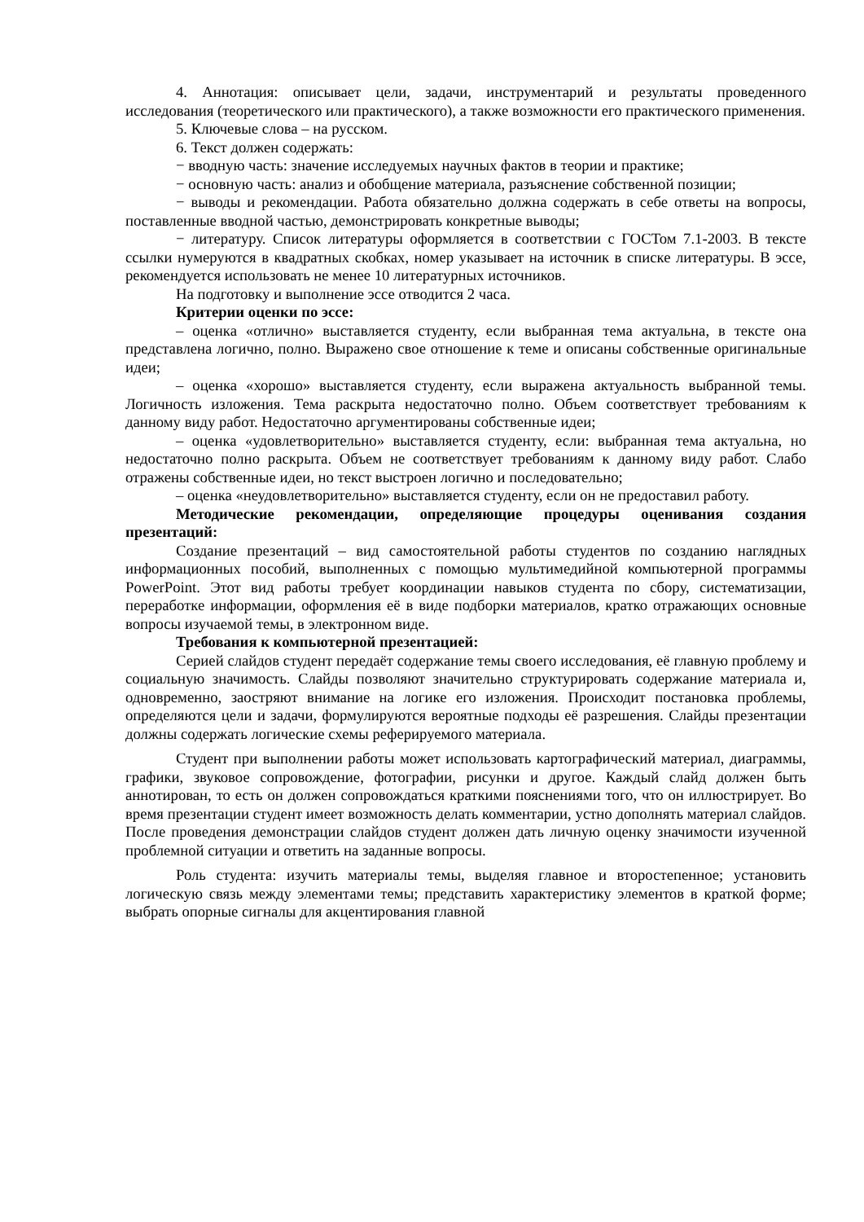4. Аннотация: описывает цели, задачи, инструментарий и результаты проведенного исследования (теоретического или практического), а также возможности его практического применения.
5. Ключевые слова – на русском.
6. Текст должен содержать:
− вводную часть: значение исследуемых научных фактов в теории и практике;
− основную часть: анализ и обобщение материала, разъяснение собственной позиции;
− выводы и рекомендации. Работа обязательно должна содержать в себе ответы на вопросы, поставленные вводной частью, демонстрировать конкретные выводы;
− литературу. Список литературы оформляется в соответствии с ГОСТом 7.1-2003. В тексте ссылки нумеруются в квадратных скобках, номер указывает на источник в списке литературы. В эссе, рекомендуется использовать не менее 10 литературных источников.
На подготовку и выполнение эссе отводится 2 часа.
Критерии оценки по эссе:
– оценка «отлично» выставляется студенту, если выбранная тема актуальна, в тексте она представлена логично, полно. Выражено свое отношение к теме и описаны собственные оригинальные идеи;
– оценка «хорошо» выставляется студенту, если выражена актуальность выбранной темы. Логичность изложения. Тема раскрыта недостаточно полно. Объем соответствует требованиям к данному виду работ. Недостаточно аргументированы собственные идеи;
– оценка «удовлетворительно» выставляется студенту, если: выбранная тема актуальна, но недостаточно полно раскрыта. Объем не соответствует требованиям к данному виду работ. Слабо отражены собственные идеи, но текст выстроен логично и последовательно;
– оценка «неудовлетворительно» выставляется студенту, если он не предоставил работу.
Методические рекомендации, определяющие процедуры оценивания создания презентаций:
Создание презентаций – вид самостоятельной работы студентов по созданию наглядных информационных пособий, выполненных с помощью мультимедийной компьютерной программы PowerPoint. Этот вид работы требует координации навыков студента по сбору, систематизации, переработке информации, оформления её в виде подборки материалов, кратко отражающих основные вопросы изучаемой темы, в электронном виде.
Требования к компьютерной презентацией:
Серией слайдов студент передаёт содержание темы своего исследования, её главную проблему и социальную значимость. Слайды позволяют значительно структурировать содержание материала и, одновременно, заостряют внимание на логике его изложения. Происходит постановка проблемы, определяются цели и задачи, формулируются вероятные подходы её разрешения. Слайды презентации должны содержать логические схемы реферируемого материала.
Студент при выполнении работы может использовать картографический материал, диаграммы, графики, звуковое сопровождение, фотографии, рисунки и другое. Каждый слайд должен быть аннотирован, то есть он должен сопровождаться краткими пояснениями того, что он иллюстрирует. Во время презентации студент имеет возможность делать комментарии, устно дополнять материал слайдов. После проведения демонстрации слайдов студент должен дать личную оценку значимости изученной проблемной ситуации и ответить на заданные вопросы.
Роль студента: изучить материалы темы, выделяя главное и второстепенное; установить логическую связь между элементами темы; представить характеристику элементов в краткой форме; выбрать опорные сигналы для акцентирования главной